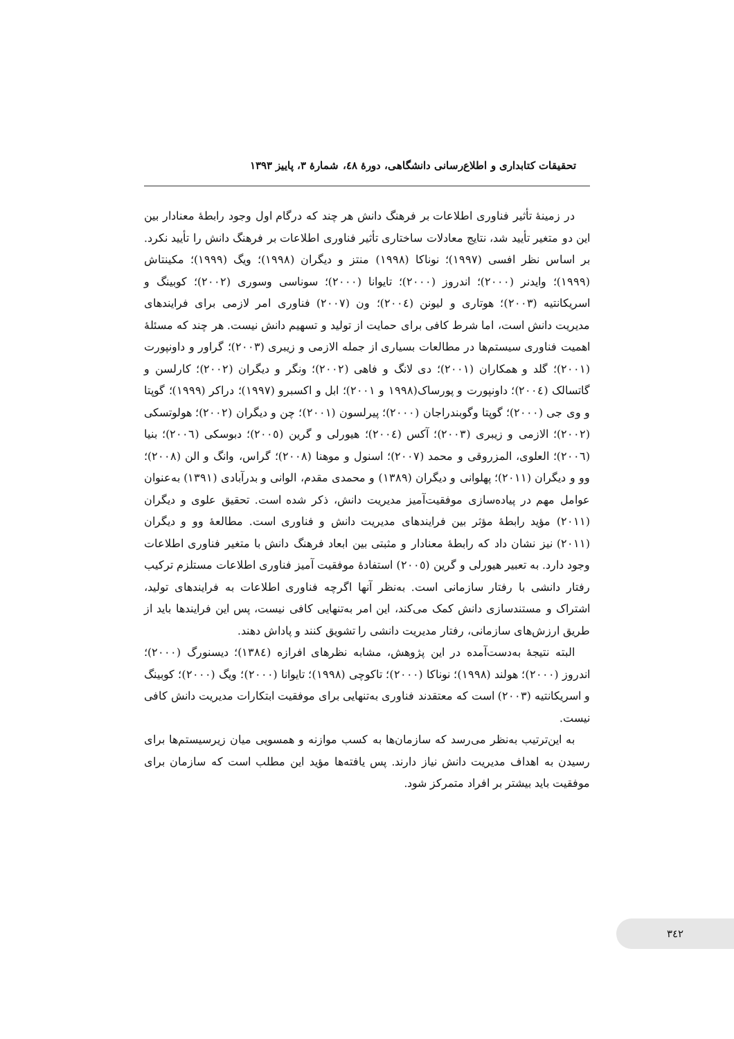تحقیقات کتابداری و اطلاع‌رسانی دانشگاهی، دورهٔ ٤٨، شمارهٔ ٣، پاییز ١٣٩٣
در زمینهٔ تأثیر فناوری اطلاعات بر فرهنگ دانش هر چند که درگام اول وجود رابطهٔ معنادار بین این دو متغیر تأیید شد، نتایج معادلات ساختاری تأثیر فناوری اطلاعات بر فرهنگ دانش را تأیید نکرد. بر اساس نظر افسی (١٩٩٧)؛ نوناکا (١٩٩٨) منتز و دیگران (١٩٩٨)؛ ویگ (١٩٩٩)؛ مکینتاش (١٩٩٩)؛ وایدنر (٢٠٠٠)؛ اندروز (٢٠٠٠)؛ تایوانا (٢٠٠٠)؛ سوناسی وسوری (٢٠٠٢)؛ کوبینگ و اسریکانتیه (٢٠٠٣)؛ هوتاری و لیونن (٢٠٠٤)؛ ون (٢٠٠٧) فناوری امر لازمی برای فرایندهای مدیریت دانش است، اما شرط کافی برای حمایت از تولید و تسهیم دانش نیست. هر چند که مسئلهٔ اهمیت فناوری سیستم‌ها در مطالعات بسیاری از جمله الازمی و زیبری (٢٠٠٣)؛ گراور و داونپورت (٢٠٠١)؛ گلد و همکاران (٢٠٠١)؛ دی لانگ و فاهی (٢٠٠٢)؛ ونگر و دیگران (٢٠٠٢)؛ کارلسن و گاتسالک (٢٠٠٤)؛ داونپورت و پورساک(١٩٩٨ و ٢٠٠١)؛ ابل و اکسبرو (١٩٩٧)؛ دراکر (١٩٩٩)؛ گوپتا و وی جی (٢٠٠٠)؛ گوپتا وگوبندراجان (٢٠٠٠)؛ پیرلسون (٢٠٠١)؛ چن و دیگران (٢٠٠٢)؛ هولوتسکی (٢٠٠٢)؛ الازمی و زیبری (٢٠٠٣)؛ آکس (٢٠٠٤)؛ هیورلی و گرین (٢٠٠٥)؛ دبوسکی (٢٠٠٦)؛ بنیا (٢٠٠٦)؛ العلوی، المزروقی و محمد (٢٠٠٧)؛ اسنول و موهنا (٢٠٠٨)؛ گراس، وانگ و الن (٢٠٠٨)؛ وو و دیگران (٢٠١١)؛ پهلوانی و دیگران (١٣٨٩) و محمدی مقدم، الوانی و بدرآبادی (١٣٩١) به‌عنوان عوامل مهم در پیاده‌سازی موفقیت‌آمیز مدیریت دانش، ذکر شده است. تحقیق علوی و دیگران (٢٠١١) مؤید رابطهٔ مؤثر بین فرایندهای مدیریت دانش و فناوری است. مطالعهٔ وو و دیگران (٢٠١١) نیز نشان داد که رابطهٔ معنادار و مثبتی بین ابعاد فرهنگ دانش با متغیر فناوری اطلاعات وجود دارد. به تعبیر هیورلی و گرین (٢٠٠٥) استفادهٔ موفقیت آمیز فناوری اطلاعات مستلزم ترکیب رفتار دانشی با رفتار سازمانی است. به‌نظر آنها اگرچه فناوری اطلاعات به فرایندهای تولید، اشتراک و مستندسازی دانش کمک می‌کند، این امر به‌تنهایی کافی نیست، پس این فرایندها باید از طریق ارزش‌های سازمانی، رفتار مدیریت دانشی را تشویق کنند و پاداش دهند.
البته نتیجهٔ به‌دست‌آمده در این پژوهش، مشابه نظرهای افرازه (١٣٨٤)؛ دیسنورگ (٢٠٠٠)؛ اندروز (٢٠٠٠)؛ هولند (١٩٩٨)؛ نوناکا (٢٠٠٠)؛ تاکوچی (١٩٩٨)؛ تایوانا (٢٠٠٠)؛ ویگ (٢٠٠٠)؛ کوبینگ و اسریکانتیه (٢٠٠٣) است که معتقدند فناوری به‌تنهایی برای موفقیت ابتکارات مدیریت دانش کافی نیست.
به این‌ترتیب به‌نظر می‌رسد که سازمان‌ها به کسب موازنه و همسویی میان زیرسیستم‌ها برای رسیدن به اهداف مدیریت دانش نیاز دارند. پس یافته‌ها مؤید این مطلب است که سازمان برای موفقیت باید بیشتر بر افراد متمرکز شود.
٣٤٢